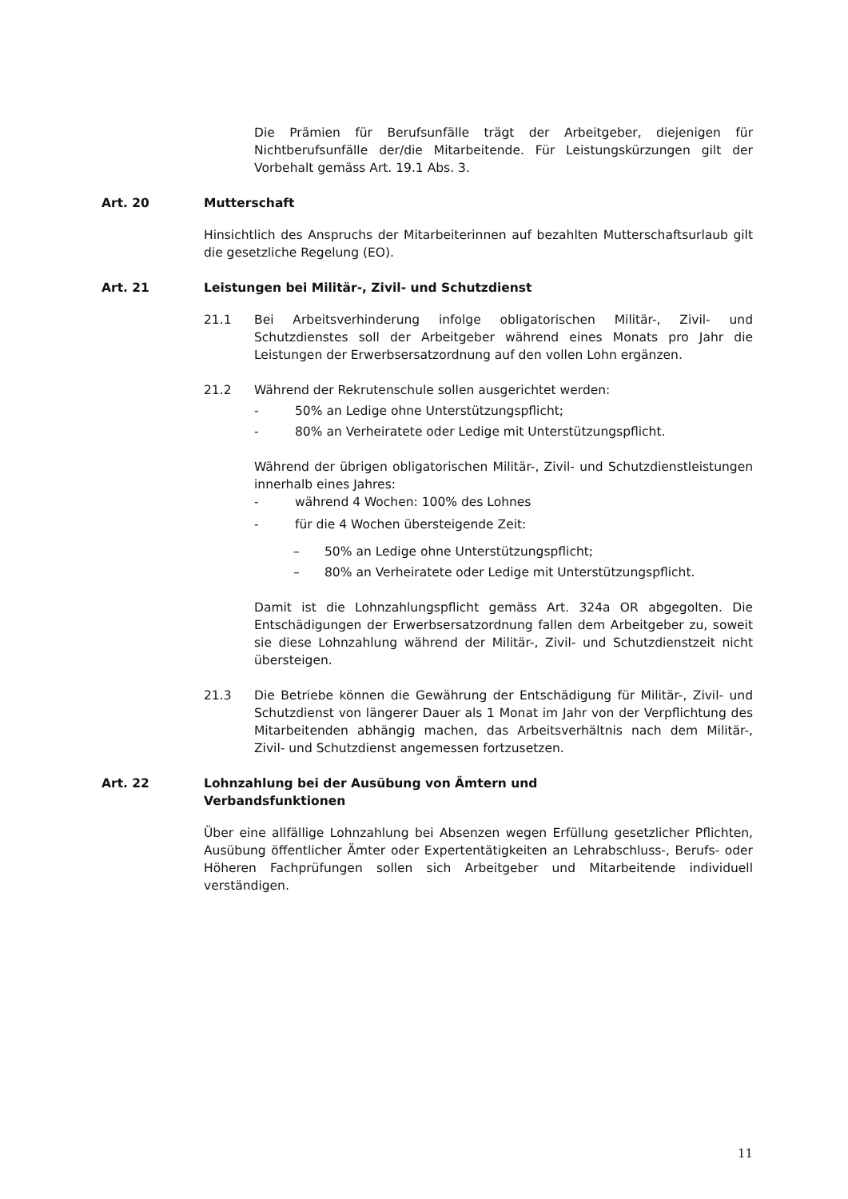Die Prämien für Berufsunfälle trägt der Arbeitgeber, diejenigen für Nichtberufsunfälle der/die Mitarbeitende. Für Leistungskürzungen gilt der Vorbehalt gemäss Art. 19.1 Abs. 3.
Art. 20 Mutterschaft
Hinsichtlich des Anspruchs der Mitarbeiterinnen auf bezahlten Mutterschaftsurlaub gilt die gesetzliche Regelung (EO).
Art. 21 Leistungen bei Militär-, Zivil- und Schutzdienst
21.1 Bei Arbeitsverhinderung infolge obligatorischen Militär-, Zivil- und Schutzdienstes soll der Arbeitgeber während eines Monats pro Jahr die Leistungen der Erwerbsersatzordnung auf den vollen Lohn ergänzen.
21.2 Während der Rekrutenschule sollen ausgerichtet werden:
- 50% an Ledige ohne Unterstützungspflicht;
- 80% an Verheiratete oder Ledige mit Unterstützungspflicht.
Während der übrigen obligatorischen Militär-, Zivil- und Schutzdienstleistungen innerhalb eines Jahres:
- während 4 Wochen: 100% des Lohnes
- für die 4 Wochen übersteigende Zeit:
– 50% an Ledige ohne Unterstützungspflicht;
– 80% an Verheiratete oder Ledige mit Unterstützungspflicht.
Damit ist die Lohnzahlungspflicht gemäss Art. 324a OR abgegolten. Die Entschädigungen der Erwerbsersatzordnung fallen dem Arbeitgeber zu, soweit sie diese Lohnzahlung während der Militär-, Zivil- und Schutzdienstzeit nicht übersteigen.
21.3 Die Betriebe können die Gewährung der Entschädigung für Militär-, Zivil- und Schutzdienst von längerer Dauer als 1 Monat im Jahr von der Verpflichtung des Mitarbeitenden abhängig machen, das Arbeitsverhältnis nach dem Militär-, Zivil- und Schutzdienst angemessen fortzusetzen.
Art. 22 Lohnzahlung bei der Ausübung von Ämtern und
Verbandsfunktionen
Über eine allfällige Lohnzahlung bei Absenzen wegen Erfüllung gesetzlicher Pflichten, Ausübung öffentlicher Ämter oder Expertentätigkeiten an Lehrabschluss-, Berufs- oder Höheren Fachprüfungen sollen sich Arbeitgeber und Mitarbeitende individuell verständigen.
11